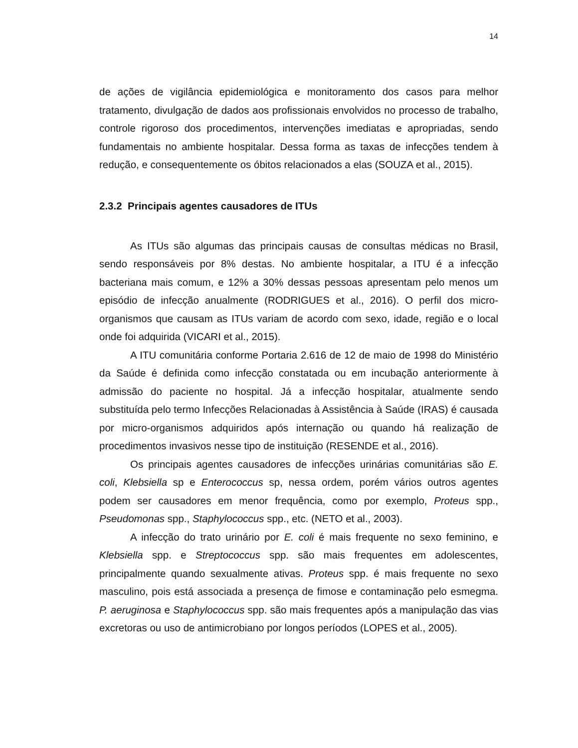14
de ações de vigilância epidemiológica e monitoramento dos casos para melhor tratamento, divulgação de dados aos profissionais envolvidos no processo de trabalho, controle rigoroso dos procedimentos, intervenções imediatas e apropriadas, sendo fundamentais no ambiente hospitalar. Dessa forma as taxas de infecções tendem à redução, e consequentemente os óbitos relacionados a elas (SOUZA et al., 2015).
2.3.2 Principais agentes causadores de ITUs
As ITUs são algumas das principais causas de consultas médicas no Brasil, sendo responsáveis por 8% destas. No ambiente hospitalar, a ITU é a infecção bacteriana mais comum, e 12% a 30% dessas pessoas apresentam pelo menos um episódio de infecção anualmente (RODRIGUES et al., 2016). O perfil dos micro-organismos que causam as ITUs variam de acordo com sexo, idade, região e o local onde foi adquirida (VICARI et al., 2015).
A ITU comunitária conforme Portaria 2.616 de 12 de maio de 1998 do Ministério da Saúde é definida como infecção constatada ou em incubação anteriormente à admissão do paciente no hospital. Já a infecção hospitalar, atualmente sendo substituída pelo termo Infecções Relacionadas à Assistência à Saúde (IRAS) é causada por micro-organismos adquiridos após internação ou quando há realização de procedimentos invasivos nesse tipo de instituição (RESENDE et al., 2016).
Os principais agentes causadores de infecções urinárias comunitárias são E. coli, Klebsiella sp e Enterococcus sp, nessa ordem, porém vários outros agentes podem ser causadores em menor frequência, como por exemplo, Proteus spp., Pseudomonas spp., Staphylococcus spp., etc. (NETO et al., 2003).
A infecção do trato urinário por E. coli é mais frequente no sexo feminino, e Klebsiella spp. e Streptococcus spp. são mais frequentes em adolescentes, principalmente quando sexualmente ativas. Proteus spp. é mais frequente no sexo masculino, pois está associada a presença de fimose e contaminação pelo esmegma. P. aeruginosa e Staphylococcus spp. são mais frequentes após a manipulação das vias excretoras ou uso de antimicrobiano por longos períodos (LOPES et al., 2005).